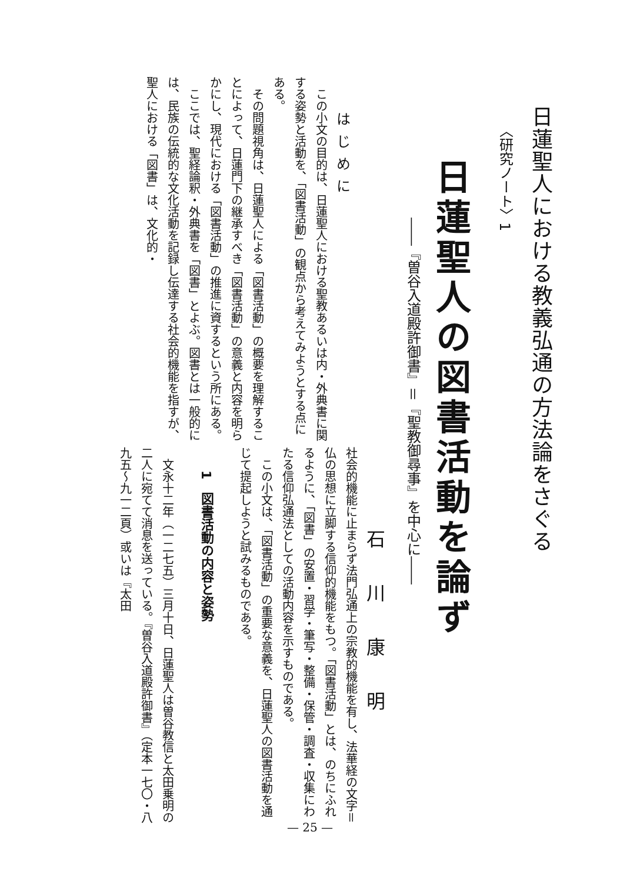日蓮聖人における教義弘通の方法論をさぐる
〈研究ノート〉1
日蓮聖人の図書活動を論ず
――『曽谷入道殿許御書』＝『聖教御尋事』を中心に――
石川康明
はじめに
　この小文の目的は、日蓮聖人における聖教あるいは内・外典書に関する姿勢と活動を、「図書活動」の観点から考えてみようとする点にある。
　その問題視角は、日蓮聖人による「図書活動」の概要を理解することによって、日蓮門下の継承すべき「図書活動」の意義と内容を明らかにし、現代における「図書活動」の推進に資するという所にある。
　ここでは、聖経論釈・外典書を「図書」とよぶ。図書とは一般的には、民族の伝統的な文化活動を記録し伝達する社会的機能を指すが、聖人における「図書」は、文化的・
社会的機能に止まらず法門弘通上の宗教的機能を有し、法華経の文字＝仏の思想に立脚する信仰的機能をもつ。「図書活動」とは、のちにふれるように、「図書」の安置・習学・筆写・整備・保管・調査・収集にわたる信仰弘通法としての活動内容を示すものである。
　この小文は、「図書活動」の重要な意義を、日蓮聖人の図書活動を通じて提起しようと試みるものである。
1　図書活動の内容と姿勢
　文永十二年（一二七五）三月十日、日蓮聖人は曽谷教信と太田乗明の二人に宛てて消息を送っている。『曽谷入道殿許御書』（定本一七〇・八九五〜九一二頁）或いは『太田
— 25 —